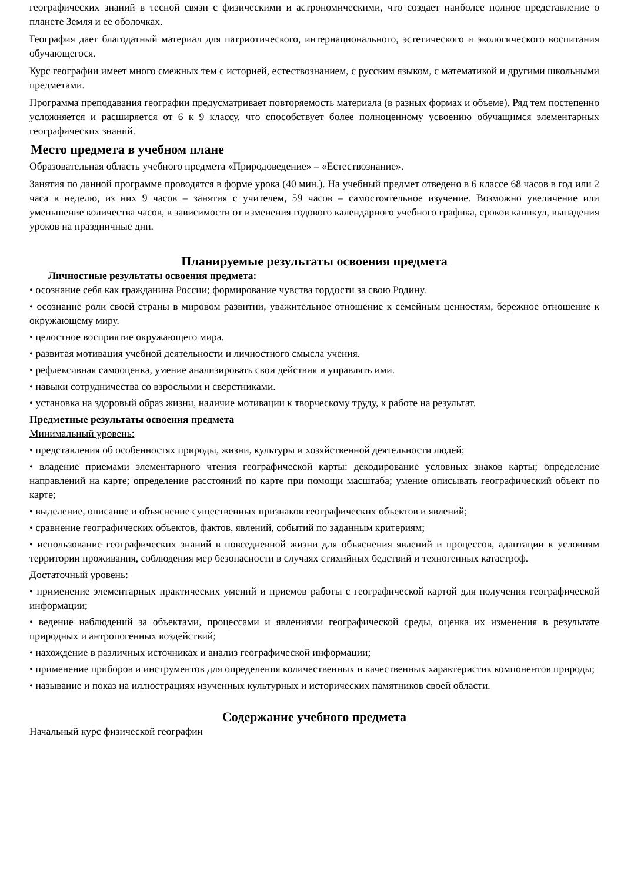географических знаний в тесной связи с физическими и астрономическими, что создает наиболее полное представление о планете Земля и ее оболочках.
География дает благодатный материал для патриотического, интернационального, эстетического и экологического воспитания обучающегося.
Курс географии имеет много смежных тем с историей, естествознанием, с русским языком, с математикой и другими школьными предметами.
Программа преподавания географии предусматривает повторяемость материала (в разных формах и объеме). Ряд тем постепенно усложняется и расширяется от 6 к 9 классу, что способствует более полноценному усвоению обучащимся элементарных географических знаний.
Место предмета в учебном плане
Образовательная область учебного предмета «Природоведение» – «Естествознание».
Занятия по данной программе проводятся в форме урока (40 мин.). На учебный предмет отведено в 6 классе 68 часов в год или 2 часа в неделю, из них 9 часов – занятия с учителем, 59 часов – самостоятельное изучение. Возможно увеличение или уменьшение количества часов, в зависимости от изменения годового календарного учебного графика, сроков каникул, выпадения уроков на праздничные дни.
Планируемые результаты освоения предмета
Личностные результаты освоения предмета:
• осознание себя как гражданина России; формирование чувства гордости за свою Родину.
• осознание роли своей страны в мировом развитии, уважительное отношение к семейным ценностям, бережное отношение к окружающему миру.
• целостное восприятие окружающего мира.
• развитая мотивация учебной деятельности и личностного смысла учения.
• рефлексивная самооценка, умение анализировать свои действия и управлять ими.
• навыки сотрудничества со взрослыми и сверстниками.
• установка на здоровый образ жизни, наличие мотивации к творческому труду, к работе на результат.
Предметные результаты освоения предмета
Минимальный уровень:
• представления об особенностях природы, жизни, культуры и хозяйственной деятельности людей;
• владение приемами элементарного чтения географической карты: декодирование условных знаков карты; определение направлений на карте; определение расстояний по карте при помощи масштаба; умение описывать географический объект по карте;
• выделение, описание и объяснение существенных признаков географических объектов и явлений;
• сравнение географических объектов, фактов, явлений, событий по заданным критериям;
• использование географических знаний в повседневной жизни для объяснения явлений и процессов, адаптации к условиям территории проживания, соблюдения мер безопасности в случаях стихийных бедствий и техногенных катастроф.
Достаточный уровень:
• применение элементарных практических умений и приемов работы с географической картой для получения географической информации;
• ведение наблюдений за объектами, процессами и явлениями географической среды, оценка их изменения в результате природных и антропогенных воздействий;
• нахождение в различных источниках и анализ географической информации;
• применение приборов и инструментов для определения количественных и качественных характеристик компонентов природы;
• называние и показ на иллюстрациях изученных культурных и исторических памятников своей области.
Содержание учебного предмета
Начальный курс физической географии